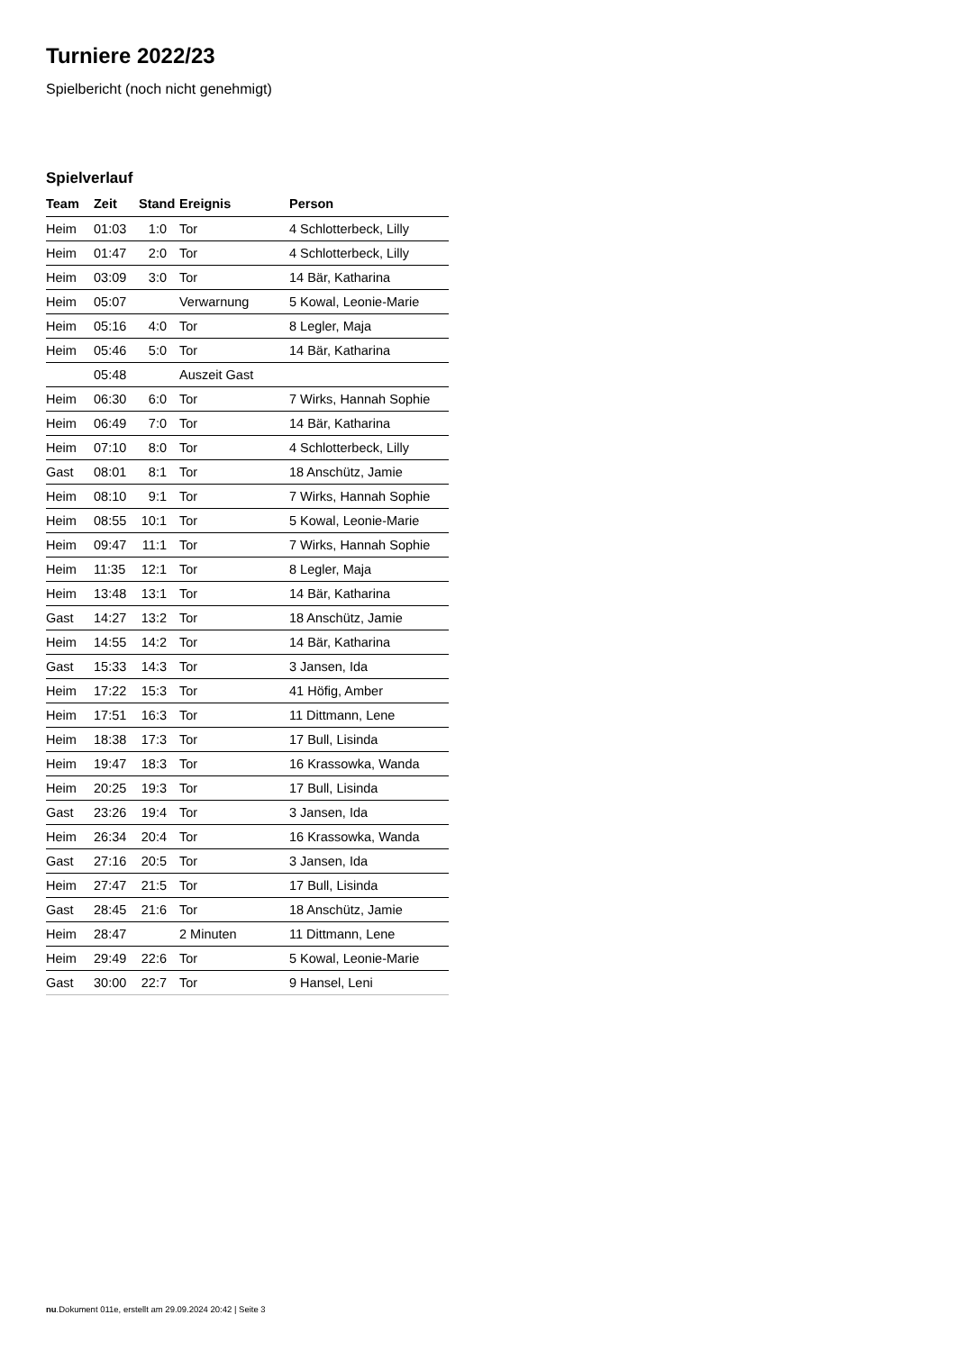Turniere 2022/23
Spielbericht (noch nicht genehmigt)
Spielverlauf
| Team | Zeit | Stand | Ereignis | Person |
| --- | --- | --- | --- | --- |
| Heim | 01:03 | 1:0 | Tor | 4 Schlotterbeck, Lilly |
| Heim | 01:47 | 2:0 | Tor | 4 Schlotterbeck, Lilly |
| Heim | 03:09 | 3:0 | Tor | 14 Bär, Katharina |
| Heim | 05:07 | | Verwarnung | 5 Kowal, Leonie-Marie |
| Heim | 05:16 | 4:0 | Tor | 8 Legler, Maja |
| Heim | 05:46 | 5:0 | Tor | 14 Bär, Katharina |
| | 05:48 | | Auszeit Gast | |
| Heim | 06:30 | 6:0 | Tor | 7 Wirks, Hannah Sophie |
| Heim | 06:49 | 7:0 | Tor | 14 Bär, Katharina |
| Heim | 07:10 | 8:0 | Tor | 4 Schlotterbeck, Lilly |
| Gast | 08:01 | 8:1 | Tor | 18 Anschütz, Jamie |
| Heim | 08:10 | 9:1 | Tor | 7 Wirks, Hannah Sophie |
| Heim | 08:55 | 10:1 | Tor | 5 Kowal, Leonie-Marie |
| Heim | 09:47 | 11:1 | Tor | 7 Wirks, Hannah Sophie |
| Heim | 11:35 | 12:1 | Tor | 8 Legler, Maja |
| Heim | 13:48 | 13:1 | Tor | 14 Bär, Katharina |
| Gast | 14:27 | 13:2 | Tor | 18 Anschütz, Jamie |
| Heim | 14:55 | 14:2 | Tor | 14 Bär, Katharina |
| Gast | 15:33 | 14:3 | Tor | 3 Jansen, Ida |
| Heim | 17:22 | 15:3 | Tor | 41 Höfig, Amber |
| Heim | 17:51 | 16:3 | Tor | 11 Dittmann, Lene |
| Heim | 18:38 | 17:3 | Tor | 17 Bull, Lisinda |
| Heim | 19:47 | 18:3 | Tor | 16 Krassowka, Wanda |
| Heim | 20:25 | 19:3 | Tor | 17 Bull, Lisinda |
| Gast | 23:26 | 19:4 | Tor | 3 Jansen, Ida |
| Heim | 26:34 | 20:4 | Tor | 16 Krassowka, Wanda |
| Gast | 27:16 | 20:5 | Tor | 3 Jansen, Ida |
| Heim | 27:47 | 21:5 | Tor | 17 Bull, Lisinda |
| Gast | 28:45 | 21:6 | Tor | 18 Anschütz, Jamie |
| Heim | 28:47 | | 2 Minuten | 11 Dittmann, Lene |
| Heim | 29:49 | 22:6 | Tor | 5 Kowal, Leonie-Marie |
| Gast | 30:00 | 22:7 | Tor | 9 Hansel, Leni |
nu.Dokument 011e, erstellt am 29.09.2024 20:42 | Seite 3